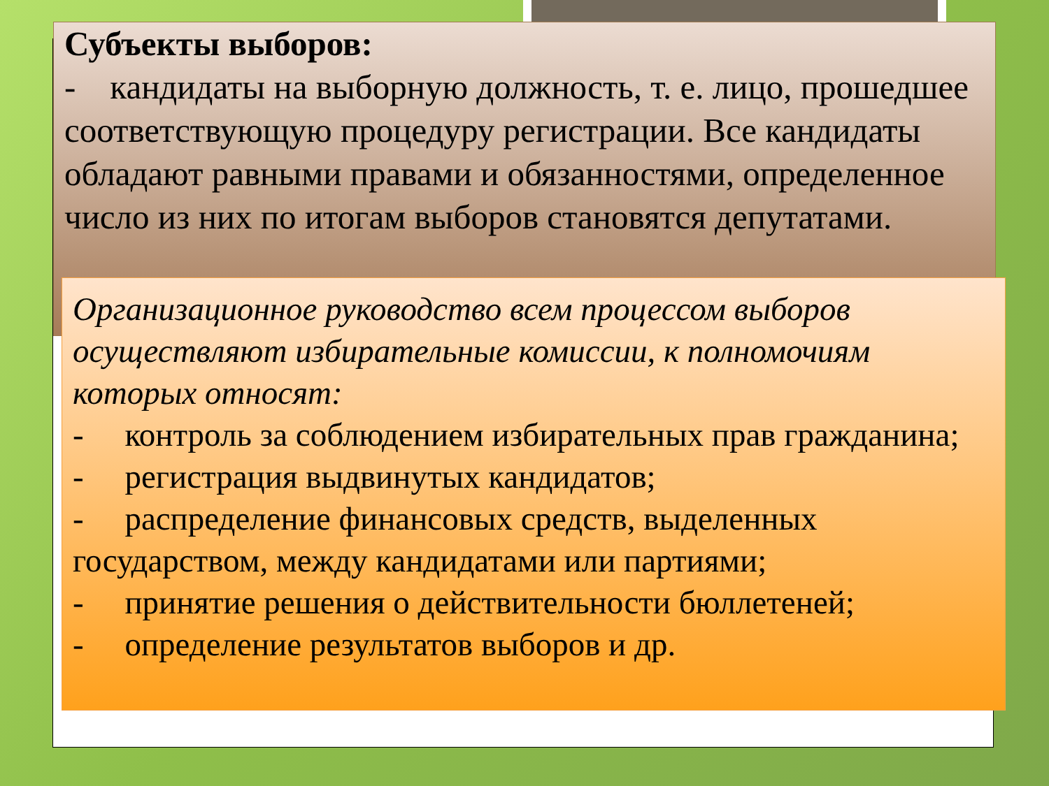Субъекты выборов:
- кандидаты на выборную должность, т. е. лицо, прошедшее соответствующую процедуру регистрации. Все кандидаты обладают равными правами и обязанностями, определенное число из них по итогам выборов становятся депутатами.
Организационное руководство всем процессом выборов осуществляют избирательные комиссии, к полномочиям которых относят:
- контроль за соблюдением избирательных прав гражданина;
- регистрация выдвинутых кандидатов;
- распределение финансовых средств, выделенных государством, между кандидатами или партиями;
- принятие решения о действительности бюллетеней;
- определение результатов выборов и др.